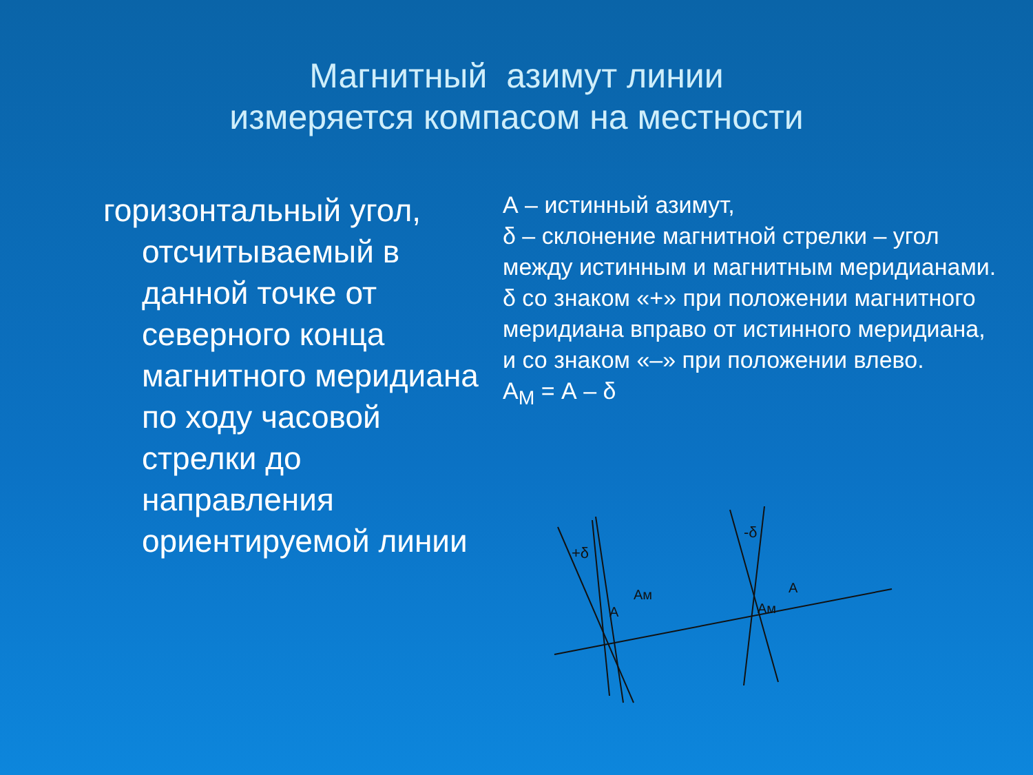Магнитный азимут линии
измеряется компасом на местности
горизонтальный угол, отсчитываемый в данной точке от северного конца магнитного меридиана по ходу часовой стрелки до направления ориентируемой линии
А – истинный азимут,
δ – склонение магнитной стрелки – угол между истинным и магнитным меридианами.
δ со знаком «+» при положении магнитного меридиана вправо от истинного меридиана, и со знаком «–» при положении влево.
А<sub>М</sub> = А – δ
+δ
-δ
A
Aм
A
Aм